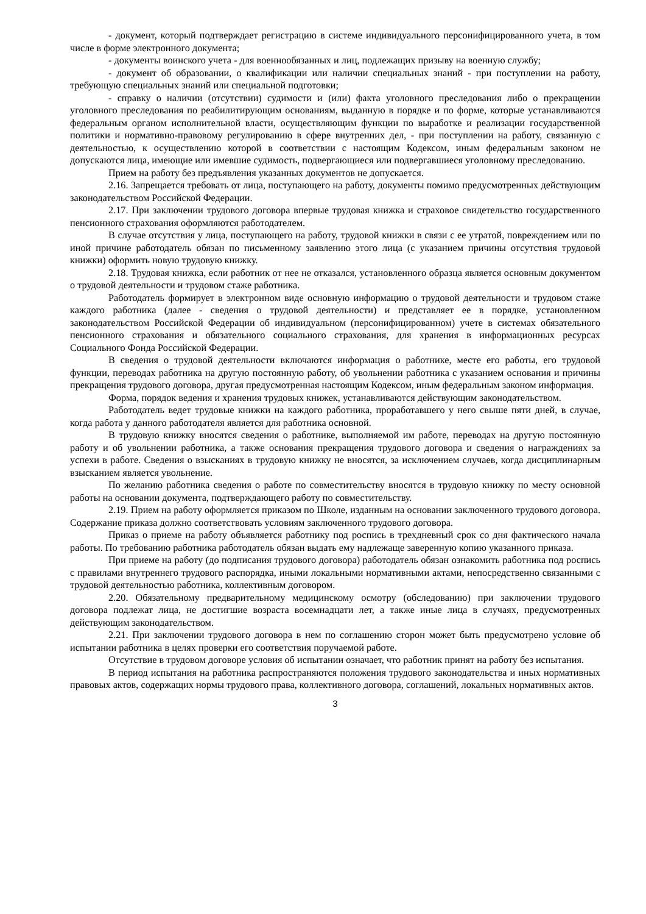- документ, который подтверждает регистрацию в системе индивидуального персонифицированного учета, в том числе в форме электронного документа;
- документы воинского учета - для военнообязанных и лиц, подлежащих призыву на военную службу;
- документ об образовании, о квалификации или наличии специальных знаний - при поступлении на работу, требующую специальных знаний или специальной подготовки;
- справку о наличии (отсутствии) судимости и (или) факта уголовного преследования либо о прекращении уголовного преследования по реабилитирующим основаниям, выданную в порядке и по форме, которые устанавливаются федеральным органом исполнительной власти, осуществляющим функции по выработке и реализации государственной политики и нормативно-правовому регулированию в сфере внутренних дел, - при поступлении на работу, связанную с деятельностью, к осуществлению которой в соответствии с настоящим Кодексом, иным федеральным законом не допускаются лица, имеющие или имевшие судимость, подвергающиеся или подвергавшиеся уголовному преследованию.
Прием на работу без предъявления указанных документов не допускается.
2.16. Запрещается требовать от лица, поступающего на работу, документы помимо предусмотренных действующим законодательством Российской Федерации.
2.17. При заключении трудового договора впервые трудовая книжка и страховое свидетельство государственного пенсионного страхования оформляются работодателем.
В случае отсутствия у лица, поступающего на работу, трудовой книжки в связи с ее утратой, повреждением или по иной причине работодатель обязан по письменному заявлению этого лица (с указанием причины отсутствия трудовой книжки) оформить новую трудовую книжку.
2.18. Трудовая книжка, если работник от нее не отказался, установленного образца является основным документом о трудовой деятельности и трудовом стаже работника.
Работодатель формирует в электронном виде основную информацию о трудовой деятельности и трудовом стаже каждого работника (далее - сведения о трудовой деятельности) и представляет ее в порядке, установленном законодательством Российской Федерации об индивидуальном (персонифицированном) учете в системах обязательного пенсионного страхования и обязательного социального страхования, для хранения в информационных ресурсах Социального Фонда Российской Федерации.
В сведения о трудовой деятельности включаются информация о работнике, месте его работы, его трудовой функции, переводах работника на другую постоянную работу, об увольнении работника с указанием основания и причины прекращения трудового договора, другая предусмотренная настоящим Кодексом, иным федеральным законом информация.
Форма, порядок ведения и хранения трудовых книжек, устанавливаются действующим законодательством.
Работодатель ведет трудовые книжки на каждого работника, проработавшего у него свыше пяти дней, в случае, когда работа у данного работодателя является для работника основной.
В трудовую книжку вносятся сведения о работнике, выполняемой им работе, переводах на другую постоянную работу и об увольнении работника, а также основания прекращения трудового договора и сведения о награждениях за успехи в работе. Сведения о взысканиях в трудовую книжку не вносятся, за исключением случаев, когда дисциплинарным взысканием является увольнение.
По желанию работника сведения о работе по совместительству вносятся в трудовую книжку по месту основной работы на основании документа, подтверждающего работу по совместительству.
2.19. Прием на работу оформляется приказом по Школе, изданным на основании заключенного трудового договора. Содержание приказа должно соответствовать условиям заключенного трудового договора.
Приказ о приеме на работу объявляется работнику под роспись в трехдневный срок со дня фактического начала работы. По требованию работника работодатель обязан выдать ему надлежаще заверенную копию указанного приказа.
При приеме на работу (до подписания трудового договора) работодатель обязан ознакомить работника под роспись с правилами внутреннего трудового распорядка, иными локальными нормативными актами, непосредственно связанными с трудовой деятельностью работника, коллективным договором.
2.20. Обязательному предварительному медицинскому осмотру (обследованию) при заключении трудового договора подлежат лица, не достигшие возраста восемнадцати лет, а также иные лица в случаях, предусмотренных действующим законодательством.
2.21. При заключении трудового договора в нем по соглашению сторон может быть предусмотрено условие об испытании работника в целях проверки его соответствия поручаемой работе.
Отсутствие в трудовом договоре условия об испытании означает, что работник принят на работу без испытания.
В период испытания на работника распространяются положения трудового законодательства и иных нормативных правовых актов, содержащих нормы трудового права, коллективного договора, соглашений, локальных нормативных актов.
3